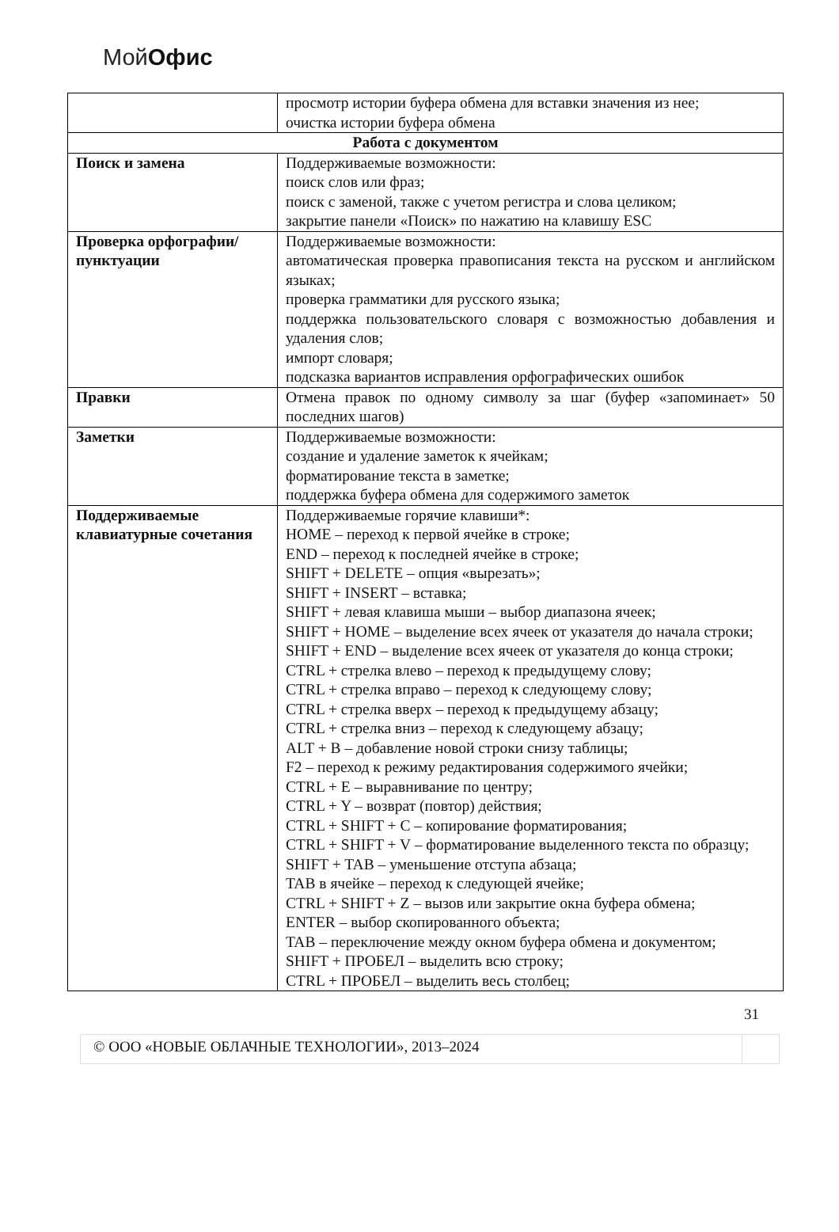Мой Офис
| | просмотр истории буфера обмена для вставки значения из нее; очистка истории буфера обмена |
| Работа с документом | |
| Поиск и замена | Поддерживаемые возможности: поиск слов или фраз; поиск с заменой, также с учетом регистра и слова целиком; закрытие панели «Поиск» по нажатию на клавишу ESC |
| Проверка орфографии/пунктуации | Поддерживаемые возможности: автоматическая проверка правописания текста на русском и английском языках; проверка грамматики для русского языка; поддержка пользовательского словаря с возможностью добавления и удаления слов; импорт словаря; подсказка вариантов исправления орфографических ошибок |
| Правки | Отмена правок по одному символу за шаг (буфер «запоминает» 50 последних шагов) |
| Заметки | Поддерживаемые возможности: создание и удаление заметок к ячейкам; форматирование текста в заметке; поддержка буфера обмена для содержимого заметок |
| Поддерживаемые клавиатурные сочетания | Поддерживаемые горячие клавиши*: HOME – переход к первой ячейке в строке; END – переход к последней ячейке в строке; SHIFT + DELETE – опция «вырезать»; SHIFT + INSERT – вставка; SHIFT + левая клавиша мыши – выбор диапазона ячеек; SHIFT + HOME – выделение всех ячеек от указателя до начала строки; SHIFT + END – выделение всех ячеек от указателя до конца строки; CTRL + стрелка влево – переход к предыдущему слову; CTRL + стрелка вправо – переход к следующему слову; CTRL + стрелка вверх – переход к предыдущему абзацу; CTRL + стрелка вниз – переход к следующему абзацу; ALT + B – добавление новой строки снизу таблицы; F2 – переход к режиму редактирования содержимого ячейки; CTRL + E – выравнивание по центру; CTRL + Y – возврат (повтор) действия; CTRL + SHIFT + C – копирование форматирования; CTRL + SHIFT + V – форматирование выделенного текста по образцу; SHIFT + TAB – уменьшение отступа абзаца; TAB в ячейке – переход к следующей ячейке; CTRL + SHIFT + Z – вызов или закрытие окна буфера обмена; ENTER – выбор скопированного объекта; TAB – переключение между окном буфера обмена и документом; SHIFT + ПРОБЕЛ – выделить всю строку; CTRL + ПРОБЕЛ – выделить весь столбец; |
31
© ООО «НОВЫЕ ОБЛАЧНЫЕ ТЕХНОЛОГИИ», 2013–2024